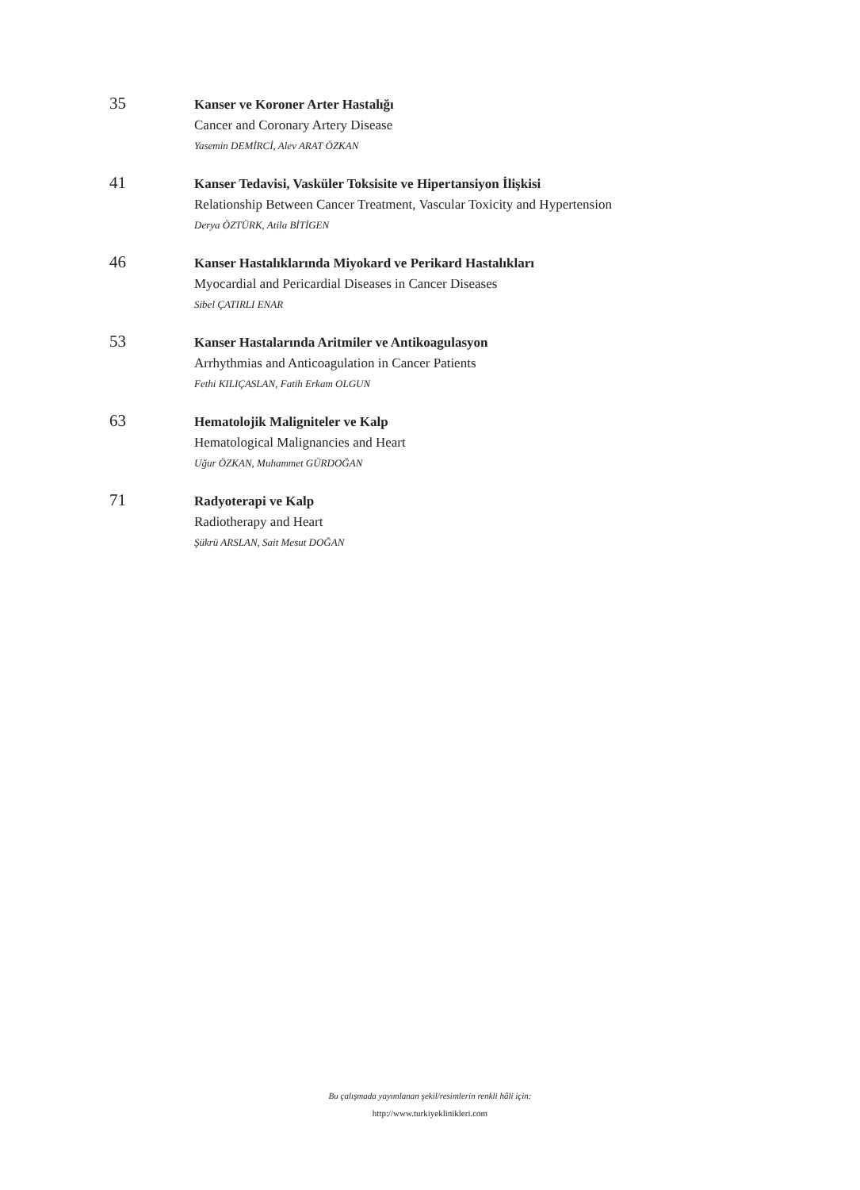35
Kanser ve Koroner Arter Hastalığı
Cancer and Coronary Artery Disease
Yasemin DEMİRCİ, Alev ARAT ÖZKAN
41
Kanser Tedavisi, Vasküler Toksisite ve Hipertansiyon İlişkisi
Relationship Between Cancer Treatment, Vascular Toxicity and Hypertension
Derya ÖZTÜRK, Atila BİTİGEN
46
Kanser Hastalıklarında Miyokard ve Perikard Hastalıkları
Myocardial and Pericardial Diseases in Cancer Diseases
Sibel ÇATIRLI ENAR
53
Kanser Hastalarında Aritmiler ve Antikoagulasyon
Arrhythmias and Anticoagulation in Cancer Patients
Fethi KILIÇASLAN, Fatih Erkam OLGUN
63
Hematolojik Maligniteler ve Kalp
Hematological Malignancies and Heart
Uğur ÖZKAN, Muhammet GÜRDOĞAN
71
Radyoterapi ve Kalp
Radiotherapy and Heart
Şükrü ARSLAN, Sait Mesut DOĞAN
Bu çalışmada yayımlanan şekil/resimlerin renkli hâli için:
http://www.turkiyeklinikleri.com